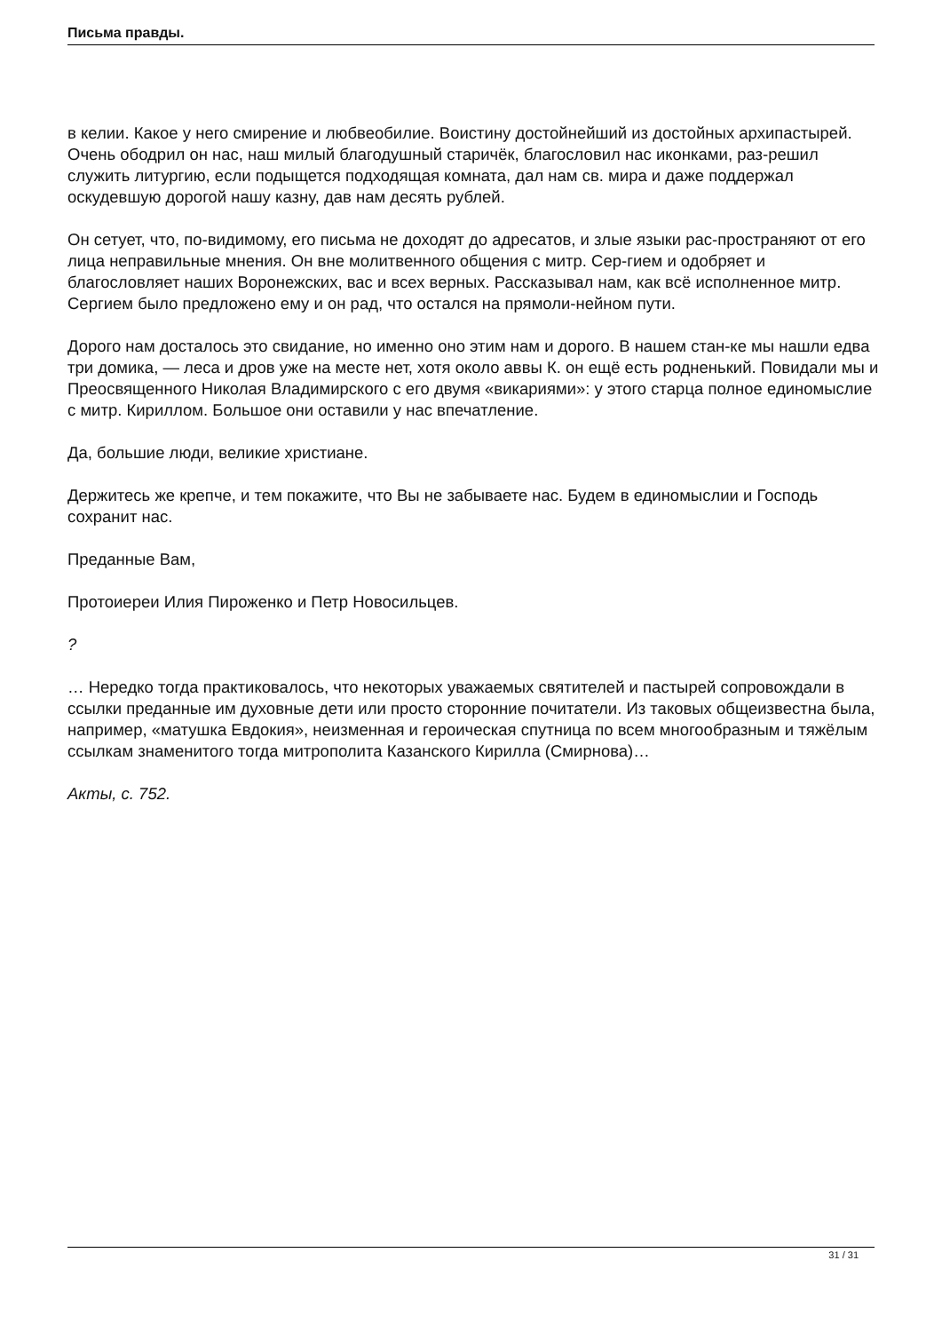Письма правды.
в келии. Какое у него смирение и любвеобилие. Воистину достойнейший из достойных архипастырей. Очень ободрил он нас, наш милый благодушный старичёк, благословил нас иконками, раз-решил служить литургию, если подыщется подходящая комната, дал нам св. мира и даже поддержал оскудевшую дорогой нашу казну, дав нам десять рублей.
Он сетует, что, по-видимому, его письма не доходят до адресатов, и злые языки рас-пространяют от его лица неправильные мнения. Он вне молитвенного общения с митр. Сер-гием и одобряет и благословляет наших Воронежских, вас и всех верных. Рассказывал нам, как всё исполненное митр. Сергием было предложено ему и он рад, что остался на прямоли-нейном пути.
Дорого нам досталось это свидание, но именно оно этим нам и дорого. В нашем стан-ке мы нашли едва три домика, — леса и дров уже на месте нет, хотя около аввы К. он ещё есть родненький. Повидали мы и Преосвященного Николая Владимирского с его двумя «викариями»: у этого старца полное единомыслие с митр. Кириллом. Большое они оставили у нас впечатление.
Да, большие люди, великие христиане.
Держитесь же крепче, и тем покажите, что Вы не забываете нас. Будем в единомыслии и Господь сохранит нас.
Преданные Вам,
Протоиереи Илия Пироженко и Петр Новосильцев.
?
… Нередко тогда практиковалось, что некоторых уважаемых святителей и пастырей сопровождали в ссылки преданные им духовные дети или просто сторонние почитатели. Из таковых общеизвестна была, например, «матушка Евдокия», неизменная и героическая спутница по всем многообразным и тяжёлым ссылкам знаменитого тогда митрополита Казанского Кирилла (Смирнова)…
Акты, с. 752.
31 / 31